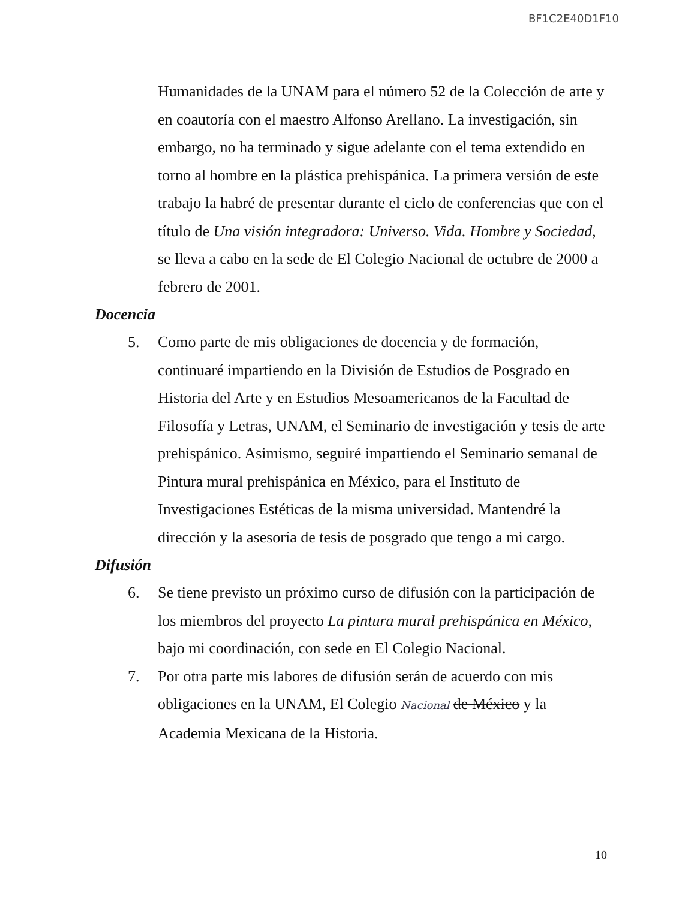BF1C2E40D1F10
Humanidades de la UNAM para el número 52 de la Colección de arte y en coautoría con el maestro Alfonso Arellano. La investigación, sin embargo, no ha terminado y sigue adelante con el tema extendido en torno al hombre en la plástica prehispánica. La primera versión de este trabajo la habré de presentar durante el ciclo de conferencias que con el título de Una visión integradora: Universo. Vida. Hombre y Sociedad, se lleva a cabo en la sede de El Colegio Nacional de octubre de 2000 a febrero de 2001.
Docencia
5.
Como parte de mis obligaciones de docencia y de formación, continuaré impartiendo en la División de Estudios de Posgrado en Historia del Arte y en Estudios Mesoamericanos de la Facultad de Filosofía y Letras, UNAM, el Seminario de investigación y tesis de arte prehispánico. Asimismo, seguiré impartiendo el Seminario semanal de Pintura mural prehispánica en México, para el Instituto de Investigaciones Estéticas de la misma universidad. Mantendré la dirección y la asesoría de tesis de posgrado que tengo a mi cargo.
Difusión
6.
Se tiene previsto un próximo curso de difusión con la participación de los miembros del proyecto La pintura mural prehispánica en México, bajo mi coordinación, con sede en El Colegio Nacional.
7.
Por otra parte mis labores de difusión serán de acuerdo con mis obligaciones en la UNAM, El Colegio Nacional de México y la Academia Mexicana de la Historia.
10